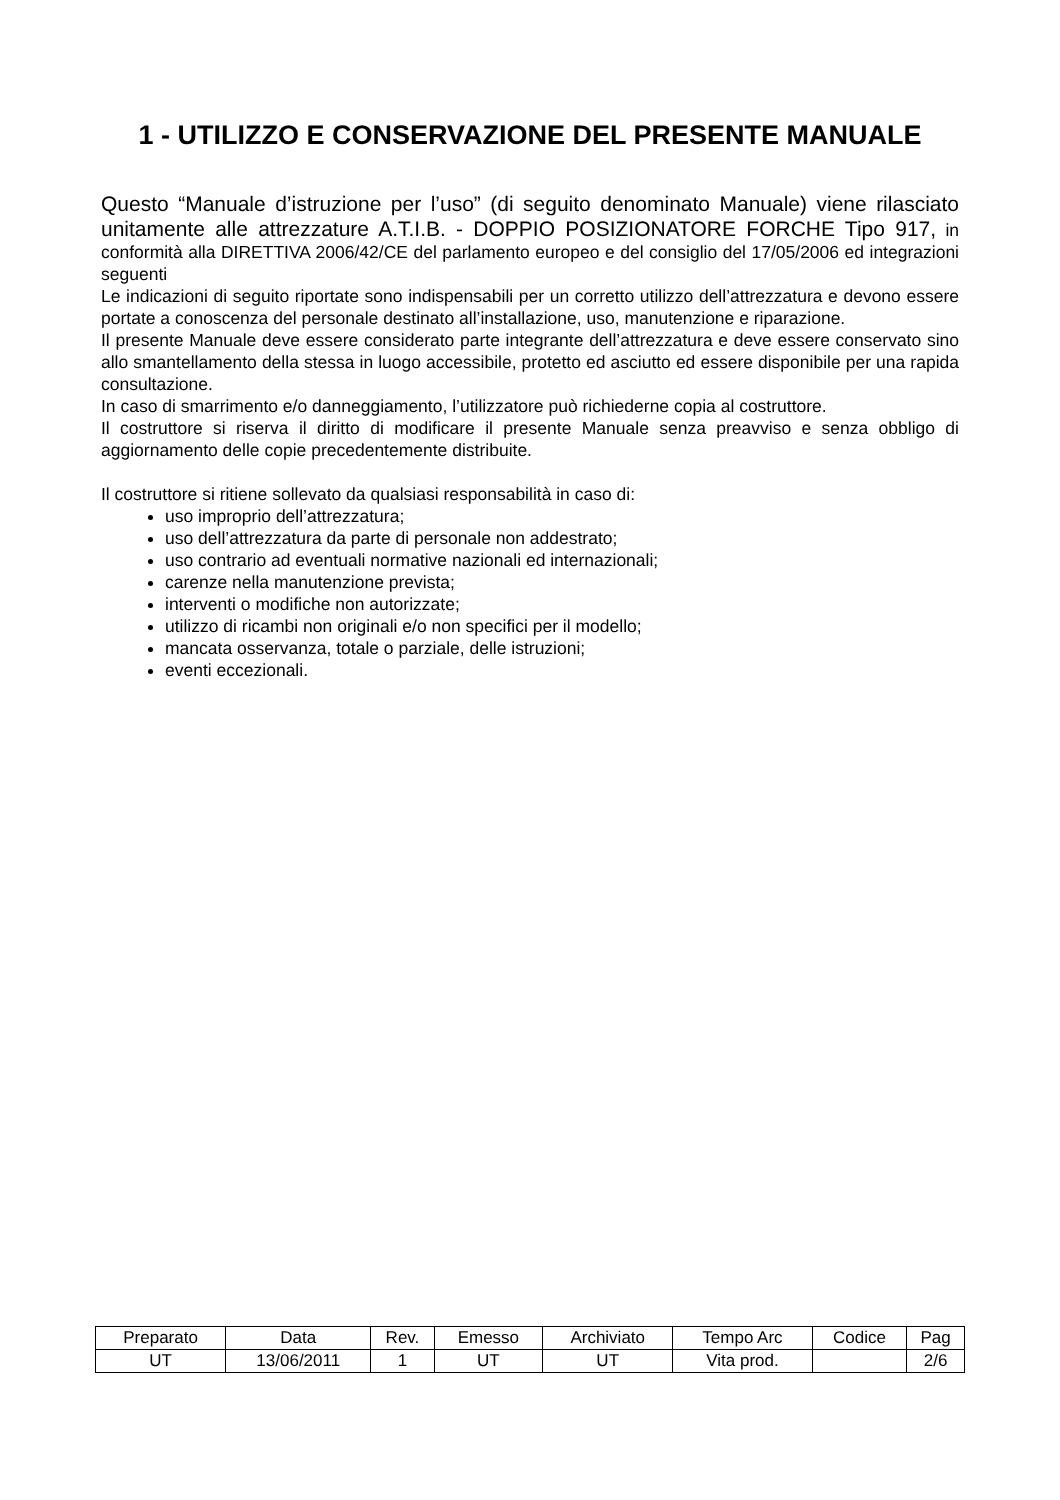1 - UTILIZZO E CONSERVAZIONE DEL PRESENTE MANUALE
Questo “Manuale d’istruzione per l’uso” (di seguito denominato Manuale) viene rilasciato unitamente alle attrezzature A.T.I.B. - DOPPIO POSIZIONATORE FORCHE Tipo 917, in conformità alla DIRETTIVA 2006/42/CE del parlamento europeo e del consiglio del 17/05/2006 ed integrazioni seguenti
Le indicazioni di seguito riportate sono indispensabili per un corretto utilizzo dell’attrezzatura e devono essere portate a conoscenza del personale destinato all’installazione, uso, manutenzione e riparazione.
Il presente Manuale deve essere considerato parte integrante dell’attrezzatura e deve essere conservato sino allo smantellamento della stessa in luogo accessibile, protetto ed asciutto ed essere disponibile per una rapida consultazione.
In caso di smarrimento e/o danneggiamento, l’utilizzatore può richiederne copia al costruttore.
Il costruttore si riserva il diritto di modificare il presente Manuale senza preavviso e senza obbligo di aggiornamento delle copie precedentemente distribuite.
Il costruttore si ritiene sollevato da qualsiasi responsabilità in caso di:
uso improprio dell’attrezzatura;
uso dell’attrezzatura da parte di personale non addestrato;
uso contrario ad eventuali normative nazionali ed internazionali;
carenze nella manutenzione prevista;
interventi o modifiche non autorizzate;
utilizzo di ricambi non originali e/o non specifici per il modello;
mancata osservanza, totale o parziale, delle istruzioni;
eventi eccezionali.
| Preparato | Data | Rev. | Emesso | Archiviato | Tempo Arc | Codice | Pag |
| UT | 13/06/2011 | 1 | UT | UT | Vita prod. | | 2/6 |